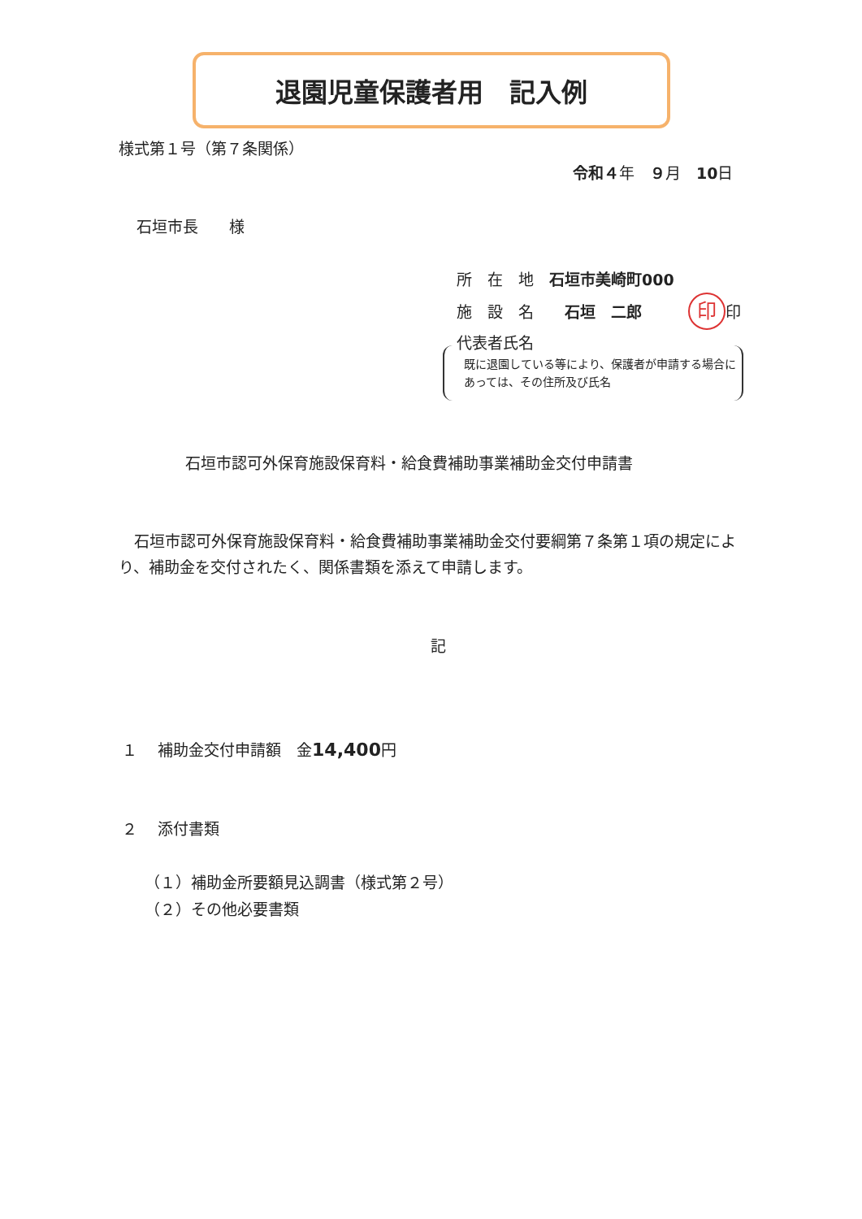退園児童保護者用　記入例
様式第１号（第７条関係）
令和４年　９月　10日
石垣市長　　様
所　在　地　石垣市美崎町000
施　設　名　　石垣　二郎　　　印 印
代表者氏名
既に退園している等により、保護者が申請する場合にあっては、その住所及び氏名
石垣市認可外保育施設保育料・給食費補助事業補助金交付申請書
　石垣市認可外保育施設保育料・給食費補助事業補助金交付要綱第７条第１項の規定により、補助金を交付されたく、関係書類を添えて申請します。
記
１　 補助金交付申請額　金14,400円
２　 添付書類
（１）補助金所要額見込調書（様式第２号）
（２）その他必要書類